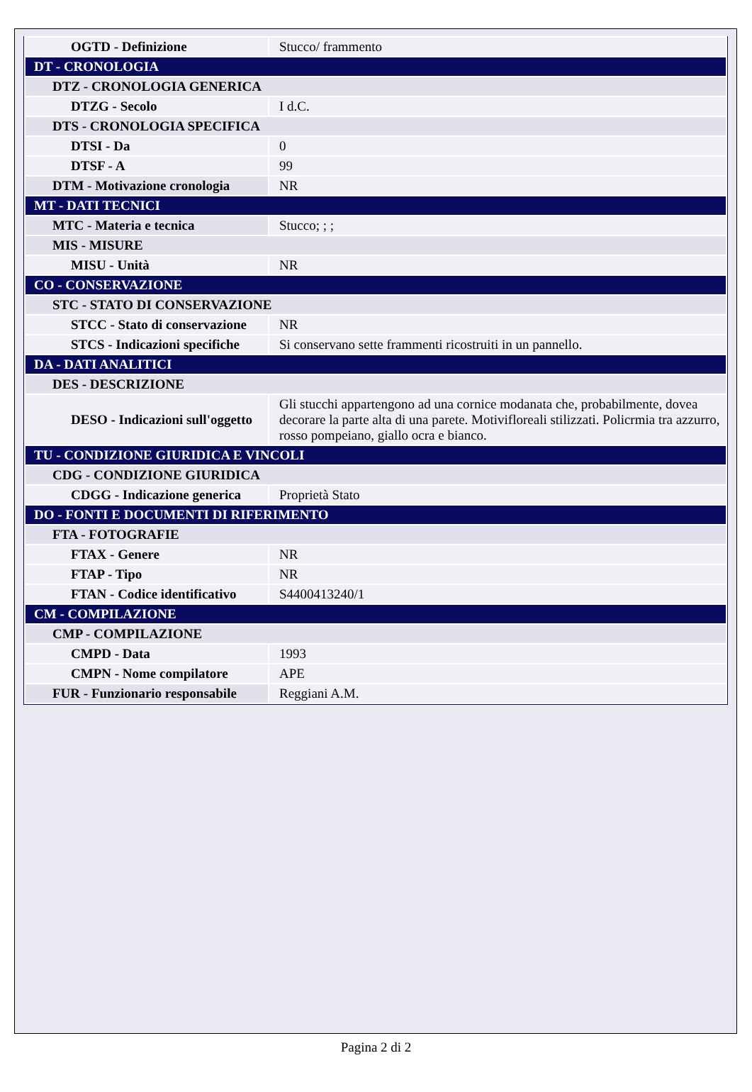| OGTD - Definizione | Stucco/ frammento |
| DT - CRONOLOGIA | |
| DTZ - CRONOLOGIA GENERICA | |
| DTZG - Secolo | I d.C. |
| DTS - CRONOLOGIA SPECIFICA | |
| DTSI - Da | 0 |
| DTSF - A | 99 |
| DTM - Motivazione cronologia | NR |
| MT - DATI TECNICI | |
| MTC - Materia e tecnica | Stucco; ; ; |
| MIS - MISURE | |
| MISU - Unità | NR |
| CO - CONSERVAZIONE | |
| STC - STATO DI CONSERVAZIONE | |
| STCC - Stato di conservazione | NR |
| STCS - Indicazioni specifiche | Si conservano sette frammenti ricostruiti in un pannello. |
| DA - DATI ANALITICI | |
| DES - DESCRIZIONE | |
| DESO - Indicazioni sull'oggetto | Gli stucchi appartengono ad una cornice modanata che, probabilmente, dovea decorare la parte alta di una parete. Motivifloreali stilizzati. Policrmia tra azzurro, rosso pompeiano, giallo ocra e bianco. |
| TU - CONDIZIONE GIURIDICA E VINCOLI | |
| CDG - CONDIZIONE GIURIDICA | |
| CDGG - Indicazione generica | Proprietà Stato |
| DO - FONTI E DOCUMENTI DI RIFERIMENTO | |
| FTA - FOTOGRAFIE | |
| FTAX - Genere | NR |
| FTAP - Tipo | NR |
| FTAN - Codice identificativo | S4400413240/1 |
| CM - COMPILAZIONE | |
| CMP - COMPILAZIONE | |
| CMPD - Data | 1993 |
| CMPN - Nome compilatore | APE |
| FUR - Funzionario responsabile | Reggiani A.M. |
Pagina 2 di 2